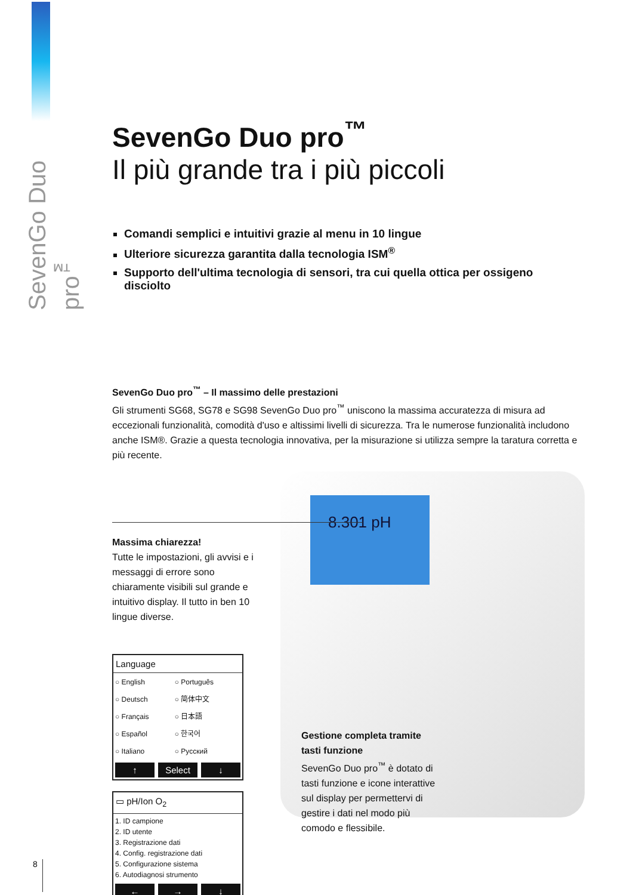SevenGo Duo pro<sup>™</sup>
8.301 pH
SevenGo Duo pro<sup>™</sup>
Il più grande tra i più piccoli
Comandi semplici e intuitivi grazie al menu in 10 lingue
Ulteriore sicurezza garantita dalla tecnologia ISM<sup>®</sup>
Supporto dell'ultima tecnologia di sensori, tra cui quella ottica per ossigeno disciolto
SevenGo Duo pro<sup>™</sup> – Il massimo delle prestazioni
Gli strumenti SG68, SG78 e SG98 SevenGo Duo pro<sup>™</sup> uniscono la massima accuratezza di misura ad eccezionali funzionalità, comodità d'uso e altissimi livelli di sicurezza. Tra le numerose funzionalità includono anche ISM®. Grazie a questa tecnologia innovativa, per la misurazione si utilizza sempre la taratura corretta e più recente.
Massima chiarezza!
Tutte le impostazioni, gli avvisi e i messaggi di errore sono chiaramente visibili sul grande e intuitivo display. Il tutto in ben 10 lingue diverse.
Language
| ○ English | ○ Português |
| ○ Deutsch | ○ 简体中文 |
| ○ Français | ○ 日本語 |
| ○ Español | ○ 한국어 |
| ○ Italiano | ○ Русский |
↑ Select ↓
▭ pH/Ion O<sub>2</sub>
1. ID campione
2. ID utente
3. Registrazione dati
4. Config. registrazione dati
5. Configurazione sistema
6. Autodiagnosi strumento
← → ↓
Gestione completa tramite tasti funzione
SevenGo Duo pro<sup>™</sup> è dotato di tasti funzione e icone interattive sul display per permettervi di gestire i dati nel modo più comodo e flessibile.
8